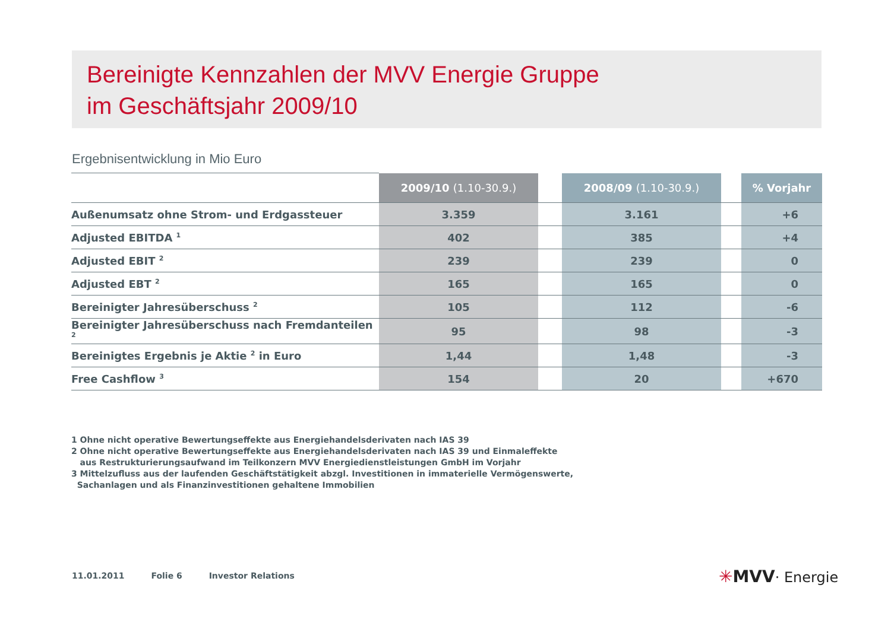Bereinigte Kennzahlen der MVV Energie Gruppe
im Geschäftsjahr 2009/10
Ergebnisentwicklung in Mio Euro
| | 2009/10 (1.10-30.9.) | | 2008/09 (1.10-30.9.) | | % Vorjahr |
| --- | --- | --- | --- | --- | --- |
| Außenumsatz ohne Strom- und Erdgassteuer | 3.359 | | 3.161 | | +6 |
| Adjusted EBITDA <sup>1</sup> | 402 | | 385 | | +4 |
| Adjusted EBIT <sup>2</sup> | 239 | | 239 | | 0 |
| Adjusted EBT <sup>2</sup> | 165 | | 165 | | 0 |
| Bereinigter Jahresüberschuss <sup>2</sup> | 105 | | 112 | | -6 |
| Bereinigter Jahresüberschuss nach Fremdanteilen <sup>2</sup> | 95 | | 98 | | -3 |
| Bereinigtes Ergebnis je Aktie <sup>2</sup> in Euro | 1,44 | | 1,48 | | -3 |
| Free Cashflow <sup>3</sup> | 154 | | 20 | | +670 |
1 Ohne nicht operative Bewertungseffekte aus Energiehandelsderivaten nach IAS 39
2 Ohne nicht operative Bewertungseffekte aus Energiehandelsderivaten nach IAS 39 und Einmaleffekte
aus Restrukturierungsaufwand im Teilkonzern MVV Energiedienstleistungen GmbH im Vorjahr
3 Mittelzufluss aus der laufenden Geschäftstätigkeit abzgl. Investitionen in immaterielle Vermögenswerte,
Sachanlagen und als Finanzinvestitionen gehaltene Immobilien
11.01.2011 Folie 6 Investor Relations
✳MVV· Energie